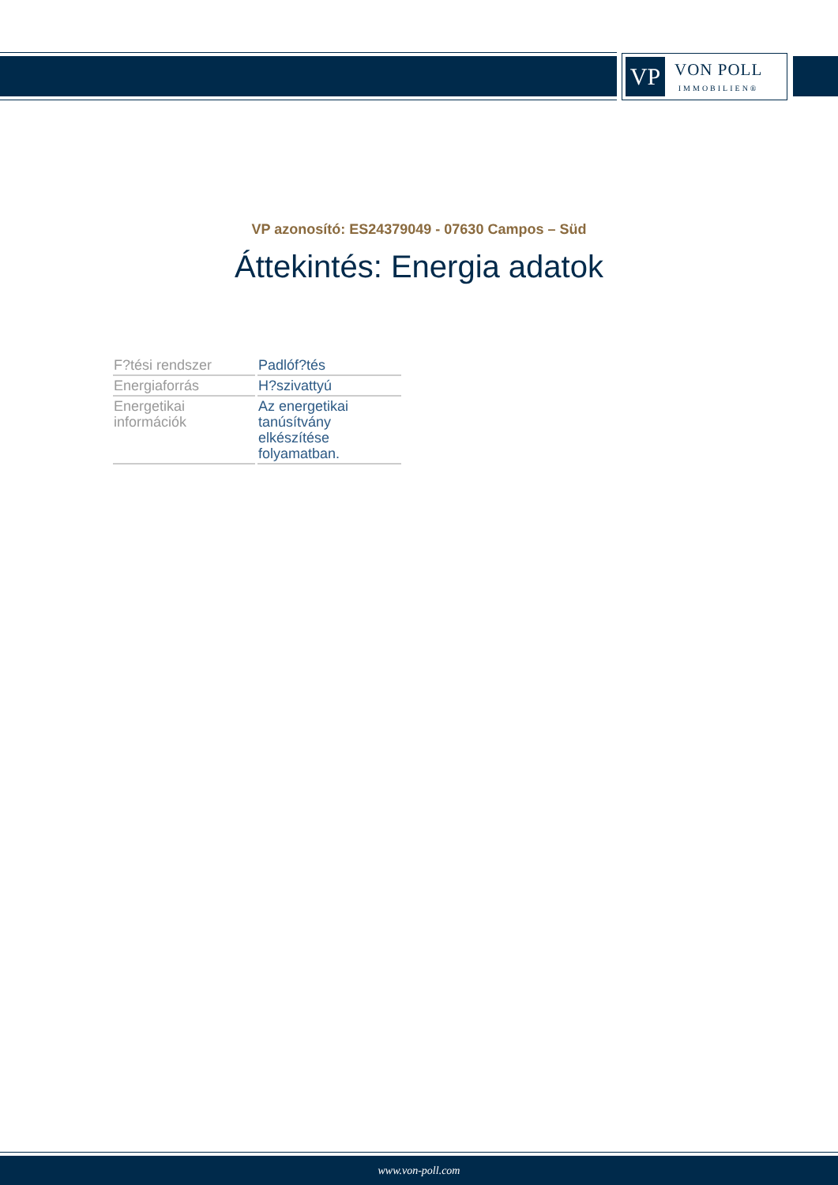VP
VON POLL
IMMOBILIEN®
VP azonosító: ES24379049 - 07630 Campos – Süd
Áttekintés: Energia adatok
| F?tési rendszer | Padlóf?tés |
| Energiaforrás | H?szivattyú |
| Energetikai információk | Az energetikai tanúsítvány elkészítése folyamatban. |
www.von-poll.com